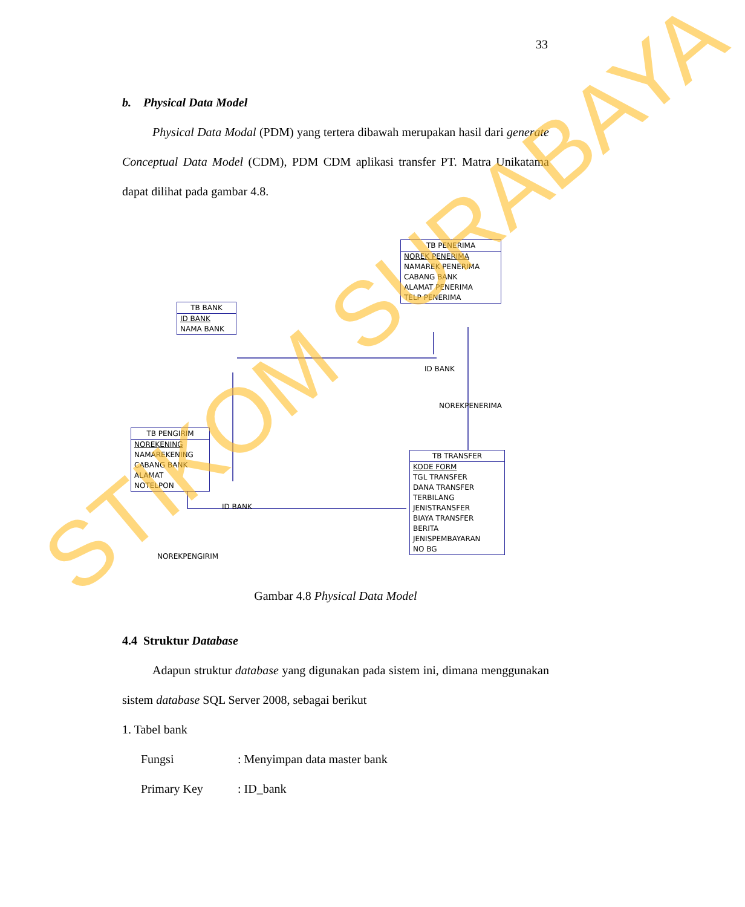33
b. Physical Data Model
Physical Data Modal (PDM) yang tertera dibawah merupakan hasil dari generate Conceptual Data Model (CDM), PDM CDM aplikasi transfer PT. Matra Unikatama dapat dilihat pada gambar 4.8.
TB PENERIMA
NOREK PENERIMA
NAMAREK PENERIMA
CABANG BANK
ALAMAT PENERIMA
TELP PENERIMA
TB BANK
ID BANK
NAMA BANK
ID BANK
NOREKPENERIMA
TB PENGIRIM
NOREKENING
NAMAREKENING
CABANG BANK
ALAMAT
NOTELPON
ID BANK
TB TRANSFER
KODE FORM
TGL TRANSFER
DANA TRANSFER
TERBILANG
JENISTRANSFER
BIAYA TRANSFER
BERITA
JENISPEMBAYARAN
NO BG
NOREKPENGIRIM
Gambar 4.8 Physical Data Model
4.4 Struktur Database
Adapun struktur database yang digunakan pada sistem ini, dimana menggunakan sistem database SQL Server 2008, sebagai berikut
1. Tabel bank
Fungsi: Menyimpan data master bank
Primary Key: ID_bank
STIKOM SURABAYA